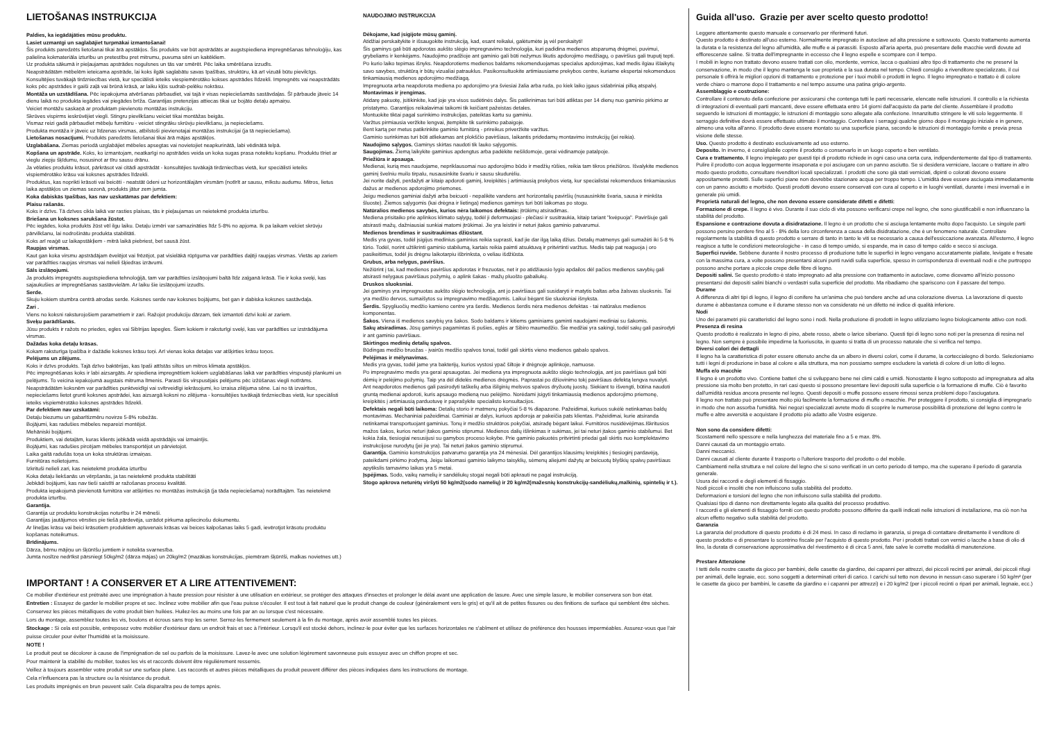LIETOŠANAS INSTRUKCIJA
Paldies, ka iegādājāties mūsu produktu.
Lasiet uzmanīgi un saglabājiet turpmākai izmantošanai!
Šis produkts paredzēts lietošanai tikai ārā apstākļos. Šis produkts var būt apstrādāts ar augstspiediena impregnēšanas tehnoloģiju, kas palielina kokmateriāla izturību un pretestību pret mitrumu, puvuma sēni un kaitēkliem.
Uz produkta sākumā ir pieļaujamas apstrādes nogulsnes un tās var smērēt. Pēc laika smērēšana izzudīs.
Neapstrādātām mēbelēm ieteicama apstrāde, lai koks ilgāk saglabātu savas īpašības, struktūru, kā arī vizuāli būtu pievilcīgs.
Konsultējies tuvākajā tirdzniecības vietā, kur speciālisti ieteiks viespiemērotāko kokses apstrādes līdzekli. Impregnēts vai neapstrādāts koks pēc apstrādes ir gaiši zaļā vai brūnā krāsā, ar laiku kļūs sudrab-pelēku nokrāsu.
Montāža un uzstādīšana. Pēc iepakojuma atvēršanas pārbaudiet, vai tajā ir visas nepieciešamās sastāvdaļas. Šī pārbaude jāveic 14 dienu laikā no produkta iegādes vai piegādes brīža. Garantijas pretenzijas attiecas tikai uz bojāto detaļu apmaiņu.
Veiciet montāžu saskaņā ar produktam pievienoto montāžas instrukciju.
Skrūves vispirms ieskrūvējiet viegli. Stingru pievilkšanu veiciet tikai montāžas beigās.
Vismaz reizi gadā pārbaudiet mēbeļu furnitūru - veiciet stingrāku skrūvju pievilkšanu, ja nepieciešams.
Produkta montāža ir jāveic uz līdzenas virsmas, atbilstoši pievienotajai montāžas instrukcijai (ja tā nepieciešama).
Lietošanas nosacījumi. Produkts paredzēts lietošanai tikai ārā mājas apstākļos.
Uzglabāšana. Ziemas periodā uzglabājiet mēbeles apsegtas vai novietojiet neapkurinātā, labi vēdinātā telpā.
Kopšana un apstrāde. Koks, ko izmantojam, neatkarīgi no apstrādes veida un koka sugas prasa noteiktu kopšanu. Produktu tīriet ar vieglu ziepju šķīdumu, nosusinot ar tīru sausu drānu.
Ja vēlaties produktu krāsot, pārkrāsot vai citādi apstrādāt - konsultējies tuvākajā tirdzniecības vietā, kur speciālisti ieteiks vispiemērotāko krāsu vai koksnes apstrādes līdzekli.
Produktus, kas noprikti krāsoti vai beicēti - neatstāt ūdeni uz horizontālajām virsmām (notīrīt ar sausu, mīkstu audumu. Mitros, lietus laika apstākļos un ziemas sezonā, produkts jātur zem jumta.
Koka dabiskās īpašības, kas nav uzskatāmas par defektiem:
Plaisu rašanās.
Koks ir dzīvs. Tā dzīves cikla laikā var rasties plaisas, tās ir pieļaujamas un neietekmē produkta izturību.
Briešana un koksnes sarukšana žūstot.
Pēc iegādes, koka produkts žūst vēl ilgu laiku. Detaļu izmēri var samazināties līdz 5-8% no apjoma. Ik pa laikam velciet skrūvju pārvilkšanu, lai nodrošinātu produkta stabilitāti.
Koks arī reaģē uz laikapstākļiem - mitrā laikā piebriest, bet sausā žūst.
Raupjas virsmas.
Kaut gan koka virsmu apstrādājam ēvelējot vai frēzējot, pat visielākā rūpīguma var parādīties daļēji raupjas virsmas. Vietās ap zariem var parādīties raupjas virsmas vai nelieli šķiedras izrāvumi.
Sāls izslāņojumi.
Ja produkts impregnēts augstspiediena tehnoloģijā, tam var parādīties izslāņojumi baltā līdz zaļganā krāsā. Tie ir koka sveķi, kas sajaukušies ar impregnēšanas sastāvvielām. Ar laiku šie izslāņojumi izzudīs.
Serde.
Skuju kokiem stumbra centrā atrodas serde. Koksnes serde nav koksnes bojājums, bet gan ir dabiska koksnes sastāvdaļa.
Zari .
Viens no koksni raksturojošiem parametriem ir zari. Ražojot produkciju dārzam, tiek izmantoti dzīvi koki ar zariem.
Sveķu parādīšanās.
Jūsu produkts ir ražots no priedes, egles vai Sibīrijas lapegles. Šiem kokiem ir raksturīgi sveķi, kas var parādīties uz izstrādājuma virsmas.
Dažādas koka detaļu krāsas.
Kokam raksturīga īpašība ir dažādie koksnes krāsu toņi. Arī vienas koka detaļas var atšķirties krāsu toņos.
Pelējums un zilējums.
Koks ir dzīvs produkts. Tajā dzīvo baktērijas, kas īpaši attīstās siltos un mitros klimata apstākļos.
Pēc impregnēšanas koks ir labi aizsargāts. Ar spiediena impregnētiem kokiem uzglabāšanas laikā var parādīties virspusēji plankumi un pelējums. To veicina iepakojumā augstais mitruma līmenis. Parasti šis virspusējais pelējums pēc izžūšanas viegli notīrāms. Neapstrādātām koksnēm var parādīties punktveidīgi vai svītrveidīgi iekrāsojumi, ko izraisa zilējuma sēne. Lai no tā izvairītos, nepieciešams lietot grunti koksnes apstrādei, kas aizsargā koksni no zilējuma - konsultējies tuvākajā tirdzniecības vietā, kur speciālisti ieteiks vispiemērotāko koksnes apstrādes līdzekli.
Par defektiem nav uzskatāmi:
Detaļu biezumu un gabarītizmēru novirze 5-8% robežās.
Bojājumi, kas radušies mēbeles nepareizi montējot.
Mehāniski bojājumi.
Produktiem, vai detaļām, kuras klients jebkādā veidā apstrādājis vai izmainījis.
Bojājumi, kas radušies pircējam mēbeles transportējot un pārvietojot.
Laika gaitā radušās toņa un koka struktūras izmaiņas.
Furnitūras nolietojums.
Izkrituši nelieli zari, kas neietekmē produkta izturību
Koka detaļu liekšanās un vērpšanās, ja tas neietekmē produkta stabilitāti
Jebkādi bojājumi, kas nav tieši saistīti ar ražošanas procesu kvalitāti.
Produkta iepakojumā pievienotā furnitūra var atšķirties no montāžas instrukcijā (ja tāda nepieciešama) norādītajām. Tas neietekmē produkta izturību.
Garantija.
Garantija uz produktu konstrukcijas noturību ir 24 mēneši.
Garantijas jautājumos vērsties pie tiešā pārdevēja, uzrādot pirkuma apliecinošu dokumentu.
Ar lineļļas krāsu vai beici krāsotiem produktiem aptuvenais krāsas vai beices kalpošanas laiks 5 gadi, ievērotjot krāsotu produktu kopšanas noteikumus.
Brīdinājums.
Dārza, bērnu mājiņu un šķūnīšu jumtiem ir noteikta svarnesība.
Jumta noslīze nedrīkst pārsniegt 50kg/m2 (dārza mājas) un 20kg/m2 (mazākas konstrukcijas, piemēram šķūnīši, malkas novietnes utt.)
NAUDOJIMO INSTRUKCIJA
Dėkojame, kad įsigijote mūsų gaminį.
Atidžiai perskaitykite ir išsaugokite instrukciją, kad, esant reikalui, galėtumėte ją vėl perskaityti!
Šis gaminys gali būti apdorotas aukšto slėgio impregnavimo technologija, kuri padidina medienos atsparumą drėgmei, puvimui, grybeliams ir kenkėjams. Naudojimo pradžioje ant gaminio gali būti nežymus likutis apdorojimo medžiagų, o paviršius gali truputį tepti. Po kurio laiko tepimas išnyks. Neapdorotiems medienos baldams rekomenduojamas specialus apdorojimas, kad medis ilgiau išlaikytų savo savybes, struktūrą ir būtų vizualiai patrauklus. Pasikonsultuokite artimiausiame prekybos centre, kuriame ekspertai rekomenduos tinkamiausią medienos apdorojimo medžiagą.
Impregnuota arba neapdorota mediena po apdorojimo yra šviesiai žalia arba ruda, po kiek laiko įgaus sidabriniai pilką atspalvį.
Montavimas ir įrengimas.
Atidarę pakuotę, įsitikinkite, kad joje yra visos sudėtinės dalys. Šis patikrinimas turi būti atliktas per 14 dienų nuo gaminio pirkimo ar pristatymo. Garantijos reikalavimai taikomi tik keičiant pažeistas detales.
Montuokite tiktai pagal surinkimo instrukcijas, pateiktas kartu su gaminiu.
Varžtus pirmiausia veržkite lengvai, įtempkite tik surinkimo pabaigoje.
Bent kartą per metus patikrinkite gaminio furnitūrą - prireikus priveržkite varžtus.
Gaminio surinkimas turi būti atliekamas ant plokščio paviršiaus, laikantis pridedamų montavimo instrukcijų (jei reikia).
Naudojimo sąlygos. Gaminys skirtas naudoti tik lauko sąlygomis.
Saugojimas. Žiemą laikykite gaminius apdengtus arba padėkite nešildomoje, gerai vėdinamoje patalpoje.
Priežiūra ir apsauga.
Medienai, kurią mes naudojame, nepriklausomai nuo apdorojimo būdo ir medžių rūšies, reikia tam tikros priežiūros. Išvalykite medienos gaminį švelniu muilo tirpalu, nusausinkite švariu ir sausu skudurėliu.
Jei norite dažyti, perdažyti ar kitaip apdoroti gaminį, kreipkitės į artimiausią prekybos vietą, kur specialistai rekomenduos tinkamiausius dažus ar medienos apdorojimo priemones.
Jeigu medienos gaminiai dažyti arba beicuoti - nepalikite vandens ant horizontalių paviršių (nusausinkite švaria, sausa ir minkšta šluoste). Žiemos sąlygomis (kai drėgna ir lietinga) medienos gaminys turi būti laikomas po stogu.
Natūralios medienos savybės, kurios nėra laikomos defektais: įtrūkimų atsiradimas.
Mediena prisitaiko prie aplinkos klimato sąlygų, todėl ji deformuojasi - plečiasi ir susitraukia, kitaip tariant "kvėpuoja". Paviršiuje gali atsirasti mažų, dažniausiai sunkiai matomi įtrūkimai. Jie yra leistini ir neturi įtakos gaminio patvarumui.
Medienos brendimas ir susitraukimas džiūstant.
Medis yra gyvas, todėl įsigijus medinius gaminius reikia suprasti, kad jie dar ilgą laiką džius. Detalių matmenys gali sumažėti iki 5-8 % tūrio. Todėl, norint užtikrinti gaminio stabilumą, kartais reikia paimti atsuktuvą ir pritvirtinti varžtus. Medis taip pat reaguoja į oro pasikeitimus, todėl jis drėgnu laikotarpiu išbrinksta, o veliau išdžiūsta.
Grubus, arba nelygus, paviršius.
Nežiūrint į tai, kad medienos paviršius apdorotas ir frezuotas, net ir po atidžiausio lygio apdailos dėl pačios medienos savybių gali atsirasti nelygaus paviršiaus požymių, o aplink šakas - mažų pluošto gabaliukų.
Druskos sluoksniai.
Jei gaminys yra impregnuotas aukšto slėgio technologija, ant jo paviršiaus gali susidaryti ir matytis baltas arba žalsvas sluoksnis. Tai yra medžio dervos, sumaišytos su impregnavimo medžiagomis. Laikui bėgant šie sluoksniai išnyksta.
Šerdis. Spygliuočių medžio kamieno centre yra šerdis. Medienos šerdis nėra medienos defektas - tai natūralus medienos komponentas.
Šakos. Viena iš medienos savybių yra šakos. Sodo baldams ir kitiems gaminiams gaminti naudojami mediniai su šakomis.
Sakų atsiradimas. Jūsų gaminys pagamintas iš pušies, eglės ar Sibiro maumedžio. Šie medžiai yra sakingi, todėl sakų gali pasirodyti ir ant gaminio paviršiaus.
Skirtingos medinių detalių spalvos.
Būdingas medžio bruožas - įvairūs medžio spalvos tonai, todėl gali skirtis vieno medienos gabalo spalvos.
Pelėjimas ir mėlynavimas.
Medis yra gyvas, todėl jame yra bakterijų, kurios vystosi ypač šiltoje ir drėgnoje aplinkoje, namuose.
Po impregnavimo medis yra gerai apsaugotas. Jei mediena yra impregnuota aukšto slėgio technologija, ant jos paviršiaus gali būti dėmių ir pelėjimo požymių. Taip yra dėl didelės medienos drėgmės. Paprastai po džiovinimo tokį paviršiaus defektą lengva nuvalyti.
Ant neapdorotos medienos gali pasirodyti taškelių arba išilginių melsvos spalvos dryžuotų juostų. Siekiant to išvengti, būtina naudoti gruntą medienai apdoroti, kuris apsaugo medieną nuo pelėjimo. Norėdami įsigyti tinkamiausią medienos apdorojimo priemonę, kreipkitės į artimiausią parduotuvę ir paprašykite specialisto konsultacijos.
Defektais negali būti laikoma: Detalių storio ir matmenų pokyčiai 5-8 % diapazone. Pažeidimai, kuriuos sukėlė netinkamas baldų montavimas. Mechaniniai pažeidimai. Gaminiai ar dalys, kuriuos apdoroja ar pakeičia pats klientas. Pažeidimai, kurie atsiranda netinkamai transportuojant gaminius. Tonų ir medžio struktūros pokyčiai, atsiradę bėgant laikui. Furnitūros nusidėvėjimas.Iškritusios mažos šakos, kurios neturi įtakos gaminio stiprumui. Medienos dalių išlinkimas ir sukimas, jei tai neturi įtakos gaminio stabilumui. Bet kokia žala, tiesiogiai nesusijusi su gamybos proceso kokybe. Prie gaminio pakuotės pritvirtinti priedai gali skirtis nuo komplektavimo instrukcijose nurodytų (jei jie yra). Tai neturi įtakos gaminio stiprumui.
Garantija. Gaminio konstrukcijos patvarumo garantija yra 24 mėnesiai. Dėl garantijos klausimų kreipkitės į tiesioginį pardavėją, pateikdami pirkimo įrodymą. Jeigu laikomasi gaminio laikymo taisyklių, sėmenų aliejumi dažytų ar beicuotų blyškių spalvų paviršiaus apytikslis tarnavimo laikas yra 5 metai.
Įspėjimas. Sodo, vaikų namelių ir sandėliukų stogai negali būti apkrauti ne pagal instrukciją.
Stogo apkrova neturėtų viršyti 50 kg/m2(sodo namelių) ir 20 kg/m2(mažesnių konstrukcijų-sandėliukų,malkinių, spintelių ir t.).
IMPORTANT ! A CONSERVER ET A LIRE ATTENTIVEMENT:
Ce mobilier d'extérieur est prétraité avec une imprégnation à haute pression pour résister à une utilisation en extérieur, se protéger des attaques d'insectes et prolonger le délai avant une application de lasure. Avec une simple lasure, le mobilier conservera son bon état.
Entretien : Essayez de garder le mobilier propre et sec. Inclinez votre mobilier afin que l'eau puisse s'écouler. Il est tout à fait naturel que le produit change de couleur (généralement vers le gris) et qu'il ait de petites fissures ou des finitions de surface qui semblent être sèches.
Conservez les pièces métalliques de votre produit bien huilées. Huilez-les au moins une fois par an ou lorsque c'est nécessaire.
Lors du montage, assemblez toutes les vis, boulons et écrous sans trop les serrer. Serrez-les fermement seulement à la fin du montage, après avoir assemblé toutes les pièces.
Stockage : Si cela est possible, entreposez votre mobilier d'extérieur dans un endroit frais et sec à l'intérieur. Lorsqu'il est stocké dehors, inclinez-le pour éviter que les surfaces horizontales ne s'abîment et utilisez de préférence des housses imperméables. Assurez-vous que l'air puisse circuler pour éviter l'humidité et la moisissure.
NOTE !
Le produit peut se décolorer à cause de l'imprégnation de sel ou parfois de la moisissure. Lavez-le avec une solution légèrement savonneuse puis essuyez avec un chiffon propre et sec.
Pour maintenir la stabilité du mobilier, toutes les vis et raccords doivent être régulièrement resserrés.
Veillez à toujours assembler votre produit sur une surface plane. Les raccords et autres pièces métalliques du produit peuvent différer des pièces indiquées dans les instructions de montage.
Cela n'influencera pas la structure ou la résistance du produit.
Les produits imprégnés en brun peuvent salir. Cela disparaîtra peu de temps après.
Guida all'uso. Grazie per aver scelto questo prodotto!
Leggere attentamente questo manuale e conservarlo per riferimenti futuri.
Questo prodotto è destinato all'uso esterno. Normalmente impregnato in autoclave ad alta pressione e sottovuoto. Questo trattamento aumenta la durata e la resistenza del legno all'umidità, alle muffe e ai parassiti. Esposto all'aria aperta, può presentare delle macchie verdi dovute ad efflorescenze saline. Si tratta dell'impregnante in eccesso che il legno espelle e scompare con il tempo.
I mobili in legno non trattato devono essere trattati con olio, mordente, vernice, lacca o qualsiasi altro tipo di trattamento che ne preservi la conservazione, in modo che il legno mantenga le sue proprietà e la sua durata nel tempo. Chiedi consiglio a rivenditore specializzato, il cui personale ti offrirà le migliori opzioni di trattamento e protezione per i tuoi mobili o prodotti in legno. Il legno impregnato e trattato è di colore verde chiaro o marrone dopo il trattamento e nel tempo assume una patina grigio-argento.
Assemblaggio e costruzione:
Controllare il contenuto della confezione per assicurarsi che contenga tutti le parti necessarie, elencate nelle istruzioni. Il controllo e la richiesta di integrazioni di eventuali parti mancanti, deve essere effettuata entro 14 giorni dall'acquisto da parte del cliente. Assemblare il prodotto seguendo le istruzioni di montaggio; le istruzioni di montaggio sono allegate alla confezione. Innanzitutto stringere le viti solo leggermente. Il serraggio definitive dovrà essere effettuato ultimato il montaggio. Controllare i serraggi qualche giorno dopo il montaggio iniziale e in genere, almeno una volta all'anno. Il prodotto deve essere montato su una superficie piana, secondo le istruzioni di montaggio fornite e previa presa visione delle stesse.
Uso. Questo prodotto è destinato esclusivamente ad uso esterno.
Deposito. In inverno, è consigliabile coprire il prodotto o conservarlo in un luogo coperto e ben ventilato.
Cura e trattamento. Il legno impiegato per questi tipi di prodotto richiede in ogni caso una certa cura, indipendentemente dal tipo di trattamento. Pulire il prodotto con acqua leggermente insaponata e poi asciugare con un panno asciutto. Se si desidera verniciare, laccare o trattare in altro modo questo prodotto, consultare rivenditori locali specializzati. I prodotti che sono già stati verniciati, dipinti o colorati devono essere appositamente protetti. Sulle superfici piane non dovrebbe stazionare acqua per troppo tempo. L'umidità deve essere asciugata immediatamente con un panno asciutto e morbido. Questi prodotti devono essere conservati con cura al coperto e in luoghi ventilati, durante i mesi invernali e in generale più umidi.
Proprietà naturali del legno, che non devono essere considerate difetti e difetti:
Formazione di crepe. Il legno è vivo. Durante il suo ciclo di vita possono verificarsi crepe nel legno, che sono giustificabili e non influenzano la stabilità del prodotto.
Espansione e contrazione dovuta a disidratazione. Il legno è un prodotto che si asciuga lentamente molto dopo l'acquisto. Le singole parti possono persino perdere fino al 5 - 8% della loro circonferenza a causa della disidratazione, che è un fenomeno naturale. Controllare regolarmente la stabilità di questo prodotto e serrare di tanto in tanto le viti se necessario a causa dell'essiccazione avanzata. All'esterno, il legno reagisce a tutte le condizioni meteorologiche - in caso di tempo umido, si espande, ma in caso di tempo caldo e secco si asciuga.
Superfici ruvide. Sebbene durante il nostro processo di produzione tutte le superfici in legno vengano accuratamente piallate, levigate e fresate con la massima cura, a volte possono presentarsi alcuni punti ruvidi sulla superficie, spesso in corrispondenza di eventuali nodi e che purtroppo possono anche portare a piccole crepe delle fibre di legno.
Depositi salini. Se questo prodotto è stato impregnato ad alta pressione con trattamento in autoclave, come dicevamo all'inizio possono presentarsi dei depositi salini bianchi o verdastri sulla superficie del prodotto. Ma ribadiamo che spariscono con il passare del tempo.
Durame
A differenza di altri tipi di legno, il legno di conifere ha un'anima che può tendere anche ad una colorazione diversa. La lavorazione di questo durame è abbastanza comune e il durame stesso non va considerato né un difetto né indice di qualità inferiore.
Nodi
Uno dei parametri più caratteristici del legno sono i nodi. Nella produzione di prodotti in legno utilizziamo legno biologicamente attivo con nodi.
Presenza di resina
Questo prodotto è realizzato in legno di pino, abete rosso, abete o larice siberiano. Questi tipi di legno sono noti per la presenza di resina nel legno. Non sempre è possibile impedirne la fuoriuscita, in quanto si tratta di un processo naturale che si verifica nel tempo.
Diversi colori dei dettagli
Il legno ha la caratteristica di poter essere ottenuto anche da un albero in diversi colori, come il durame, la corteccialegno di bordo. Selezioniamo tutti i legni di produzione in base al colore e alla struttura, ma non possiamo sempre escludere la varietà di colore di un lotto di legno.
Muffa e/o macchie
Il legno è un prodotto vivo. Contiene batteri che si sviluppano bene nei climi caldi e umidi. Nonostante il legno sottoposto ad impregnatura ad alta pressione sia molto ben protetto, in rari casi questo si possono presentare lievi depositi sulla superficie o la formazione di muffe. Ciò è favorito dall'umidità residua ancora presente nel legno. Questi depositi o muffe possono essere rimossi senza problemi dopo l'asciugatura.
Il legno non trattato può presentare molto più facilmente la formazione di muffe o macchie. Per proteggere il prodotto, si consiglia di impregnarlo in modo che non assorba l'umidità. Nei negozi specializzati avrete modo di scoprire le numerose possibilità di protezione del legno contro le muffe e altre avversità e acquistare il prodotto più adatto alle Vostre esigenze.
Non sono da considere difetti:
Scostamenti nello spessore e nella lunghezza del materiale fino a 5 e max. 8%.
Danni causati da un montaggio errato.
Danni meccanici.
Danni causati al cliente durante il trasporto o l'ulteriore trasporto del prodotto o del mobile.
Cambiamenti nella struttura e nel colore del legno che si sono verificati in un certo periodo di tempo, ma che superano il periodo di garanzia generale.
Usura dei raccordi e degli elementi di fissaggio.
Nodi piccoli e insoliti che non influiscono sulla stabilità del prodotto.
Deformazioni e torsioni del legno che non influiscono sulla stabilità del prodotto.
Qualsiasi tipo di danno non direttamente legato alla qualità del processo produttivo.
I raccordi e gli elementi di fissaggio forniti con questo prodotto possono differire da quelli indicati nelle istruzioni di installazione, ma ciò non ha alcun effetto negativo sulla stabilità del prodotto.
Garanzia
La garanzia del produttore di questo prodotto è di 24 mesi. In caso di reclamo in garanzia, si prega di contattare direttamente il venditore di questo prodotto e di presentare lo scontrino fiscale per l'acquisto di questo prodotto. Per i prodotti trattati con vernici o lacche a base di olio di lino, la durata di conservazione approssimativa del rivestimento è di circa 5 anni, fate salve le corrette modalità di manutenzione.
Prestare Attenzione
I tetti delle nostre casette da gioco per bambini, delle casette da giardino, dei capanni per attrezzi, dei piccoli recinti per animali, dei piccoli rifugi per animali, delle legnaie, ecc. sono soggetti a determinati criteri di carico. I carichi sul tetto non devono in nessun caso superare i 50 kg/m² (per le casette da gioco per bambini, le casette da giardino e i capanni per attrezzi) e i 20 kg/m2 (per i piccoli recinti o ripari per animali, legnaie, ecc.)